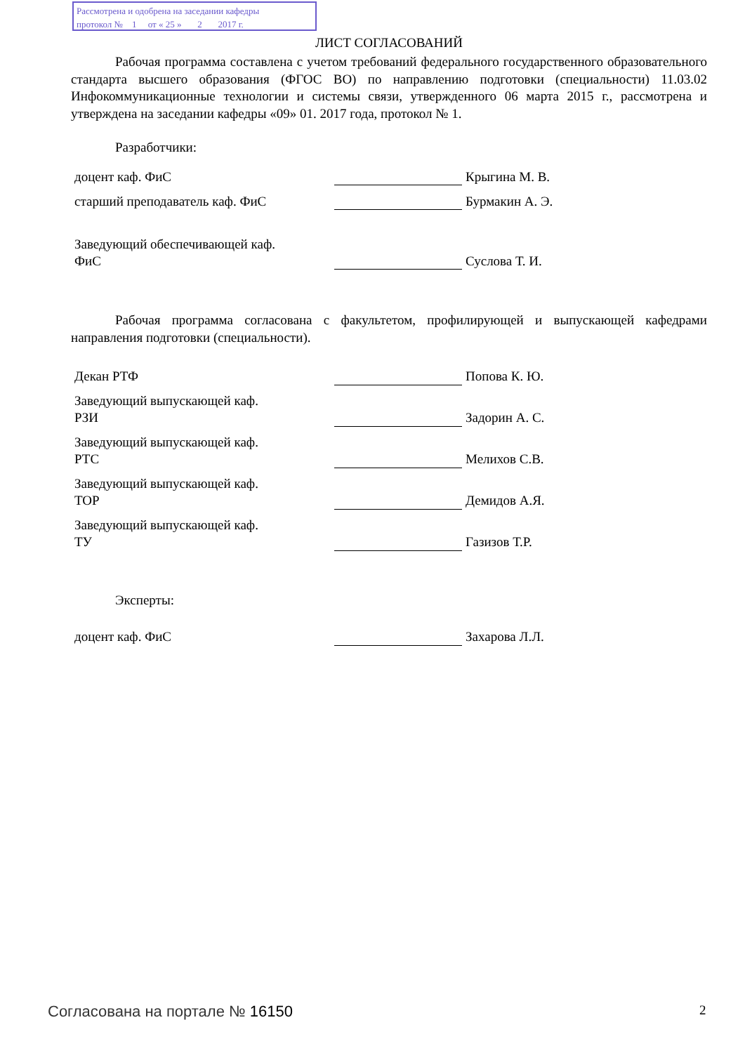Рассмотрена и одобрена на заседании кафедры
протокол № 1 от « 25 » 2 2017 г.
ЛИСТ СОГЛАСОВАНИЙ
Рабочая программа составлена с учетом требований федерального государственного образовательного стандарта высшего образования (ФГОС ВО) по направлению подготовки (специальности) 11.03.02 Инфокоммуникационные технологии и системы связи, утвержденного 06 марта 2015 г., рассмотрена и утверждена на заседании кафедры «09» 01. 2017 года, протокол № 1.
Разработчики:
| доцент каф. ФиС | | Крыгина М. В. |
| старший преподаватель каф. ФиС | | Бурмакин А. Э. |
| Заведующий обеспечивающей каф. ФиС | | Суслова Т. И. |
Рабочая программа согласована с факультетом, профилирующей и выпускающей кафедрами направления подготовки (специальности).
| Декан РТФ | | Попова К. Ю. |
| Заведующий выпускающей каф. РЗИ | | Задорин А. С. |
| Заведующий выпускающей каф. РТС | | Мелихов С.В. |
| Заведующий выпускающей каф. ТОР | | Демидов А.Я. |
| Заведующий выпускающей каф. ТУ | | Газизов Т.Р. |
Эксперты:
| доцент каф. ФиС | | Захарова Л.Л. |
Согласована на портале № 16150 2